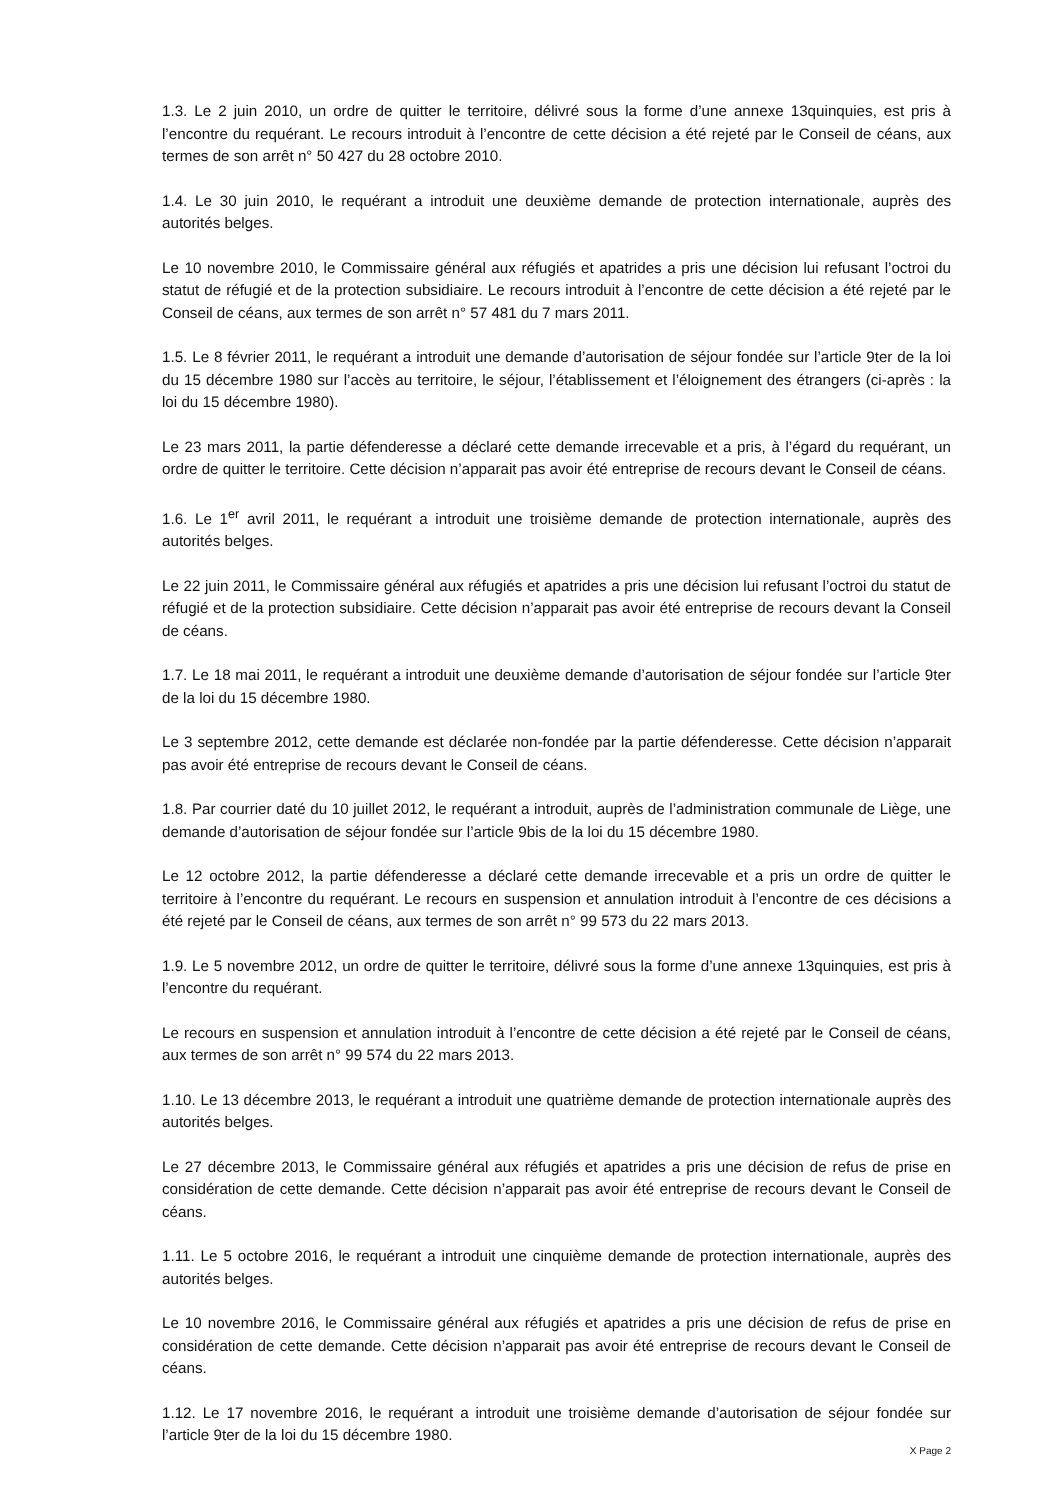1.3. Le 2 juin 2010, un ordre de quitter le territoire, délivré sous la forme d’une annexe 13quinquies, est pris à l’encontre du requérant. Le recours introduit à l’encontre de cette décision a été rejeté par le Conseil de céans, aux termes de son arrêt n° 50 427 du 28 octobre 2010.
1.4. Le 30 juin 2010, le requérant a introduit une deuxième demande de protection internationale, auprès des autorités belges.
Le 10 novembre 2010, le Commissaire général aux réfugiés et apatrides a pris une décision lui refusant l’octroi du statut de réfugié et de la protection subsidiaire. Le recours introduit à l’encontre de cette décision a été rejeté par le Conseil de céans, aux termes de son arrêt n° 57 481 du 7 mars 2011.
1.5. Le 8 février 2011, le requérant a introduit une demande d’autorisation de séjour fondée sur l’article 9ter de la loi du 15 décembre 1980 sur l’accès au territoire, le séjour, l’établissement et l’éloignement des étrangers (ci-après : la loi du 15 décembre 1980).
Le 23 mars 2011, la partie défenderesse a déclaré cette demande irrecevable et a pris, à l’égard du requérant, un ordre de quitter le territoire. Cette décision n’apparait pas avoir été entreprise de recours devant le Conseil de céans.
1.6. Le 1<sup>er</sup> avril 2011, le requérant a introduit une troisième demande de protection internationale, auprès des autorités belges.
Le 22 juin 2011, le Commissaire général aux réfugiés et apatrides a pris une décision lui refusant l’octroi du statut de réfugié et de la protection subsidiaire. Cette décision n’apparait pas avoir été entreprise de recours devant la Conseil de céans.
1.7. Le 18 mai 2011, le requérant a introduit une deuxième demande d’autorisation de séjour fondée sur l’article 9ter de la loi du 15 décembre 1980.
Le 3 septembre 2012, cette demande est déclarée non-fondée par la partie défenderesse. Cette décision n’apparait pas avoir été entreprise de recours devant le Conseil de céans.
1.8. Par courrier daté du 10 juillet 2012, le requérant a introduit, auprès de l’administration communale de Liège, une demande d’autorisation de séjour fondée sur l’article 9bis de la loi du 15 décembre 1980.
Le 12 octobre 2012, la partie défenderesse a déclaré cette demande irrecevable et a pris un ordre de quitter le territoire à l’encontre du requérant. Le recours en suspension et annulation introduit à l’encontre de ces décisions a été rejeté par le Conseil de céans, aux termes de son arrêt n° 99 573 du 22 mars 2013.
1.9. Le 5 novembre 2012, un ordre de quitter le territoire, délivré sous la forme d’une annexe 13quinquies, est pris à l’encontre du requérant.
Le recours en suspension et annulation introduit à l’encontre de cette décision a été rejeté par le Conseil de céans, aux termes de son arrêt n° 99 574 du 22 mars 2013.
1.10. Le 13 décembre 2013, le requérant a introduit une quatrième demande de protection internationale auprès des autorités belges.
Le 27 décembre 2013, le Commissaire général aux réfugiés et apatrides a pris une décision de refus de prise en considération de cette demande. Cette décision n’apparait pas avoir été entreprise de recours devant le Conseil de céans.
1.11. Le 5 octobre 2016, le requérant a introduit une cinquième demande de protection internationale, auprès des autorités belges.
Le 10 novembre 2016, le Commissaire général aux réfugiés et apatrides a pris une décision de refus de prise en considération de cette demande. Cette décision n’apparait pas avoir été entreprise de recours devant le Conseil de céans.
1.12. Le 17 novembre 2016, le requérant a introduit une troisième demande d’autorisation de séjour fondée sur l’article 9ter de la loi du 15 décembre 1980.
X Page 2